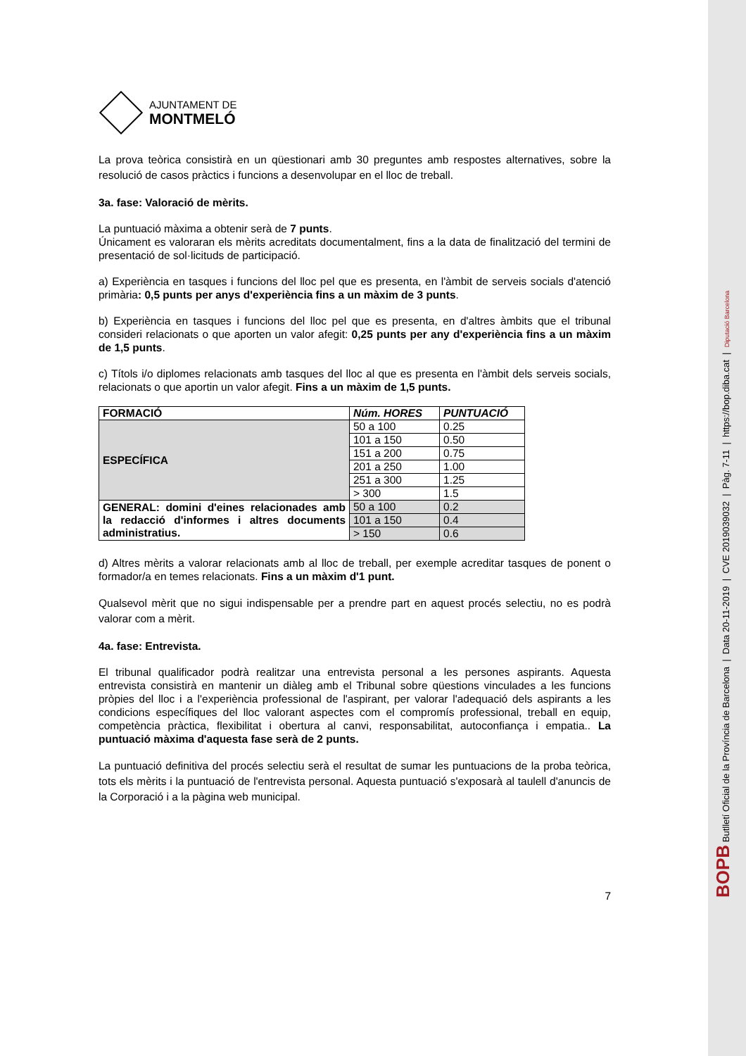AJUNTAMENT DE
MONTMELÓ
La prova teòrica consistirà en un qüestionari amb 30 preguntes amb respostes alternatives, sobre la resolució de casos pràctics i funcions a desenvolupar en el lloc de treball.
3a. fase: Valoració de mèrits.
La puntuació màxima a obtenir serà de 7 punts.
Únicament es valoraran els mèrits acreditats documentalment, fins a la data de finalització del termini de presentació de sol·licituds de participació.
a) Experiència en tasques i funcions del lloc pel que es presenta, en l'àmbit de serveis socials d'atenció primària: 0,5 punts per anys d'experiència fins a un màxim de 3 punts.
b) Experiència en tasques i funcions del lloc pel que es presenta, en d'altres àmbits que el tribunal consideri relacionats o que aporten un valor afegit: 0,25 punts per any d'experiència fins a un màxim de 1,5 punts.
c) Títols i/o diplomes relacionats amb tasques del lloc al que es presenta en l'àmbit dels serveis socials, relacionats o que aportin un valor afegit. Fins a un màxim de 1,5 punts.
| FORMACIÓ | Núm. HORES | PUNTUACIÓ |
| --- | --- | --- |
| ESPECÍFICA | 50 a 100 | 0.25 |
| | 101 a 150 | 0.50 |
| | 151 a 200 | 0.75 |
| | 201 a 250 | 1.00 |
| | 251 a 300 | 1.25 |
| | > 300 | 1.5 |
| GENERAL: domini d'eines relacionades amb la redacció d'informes i altres documents administratius. | 50 a 100 | 0.2 |
| | 101 a 150 | 0.4 |
| | > 150 | 0.6 |
d) Altres mèrits a valorar relacionats amb al lloc de treball, per exemple acreditar tasques de ponent o formador/a en temes relacionats. Fins a un màxim d'1 punt.
Qualsevol mèrit que no sigui indispensable per a prendre part en aquest procés selectiu, no es podrà valorar com a mèrit.
4a. fase: Entrevista.
El tribunal qualificador podrà realitzar una entrevista personal a les persones aspirants. Aquesta entrevista consistirà en mantenir un diàleg amb el Tribunal sobre qüestions vinculades a les funcions pròpies del lloc i a l'experiència professional de l'aspirant, per valorar l'adequació dels aspirants a les condicions específiques del lloc valorant aspectes com el compromís professional, treball en equip, competència pràctica, flexibilitat i obertura al canvi, responsabilitat, autoconfiança i empatia.. La puntuació màxima d'aquesta fase serà de 2 punts.
La puntuació definitiva del procés selectiu serà el resultat de sumar les puntuacions de la proba teòrica, tots els mèrits i la puntuació de l'entrevista personal. Aquesta puntuació s'exposarà al taulell d'anuncis de la Corporació i a la pàgina web municipal.
7
BOPB Butlletí Oficial de la Província de Barcelona | Data 20-11-2019 | CVE 2019039032 | Pàg. 7-11 | https://bop.diba.cat | Diputació Barcelona